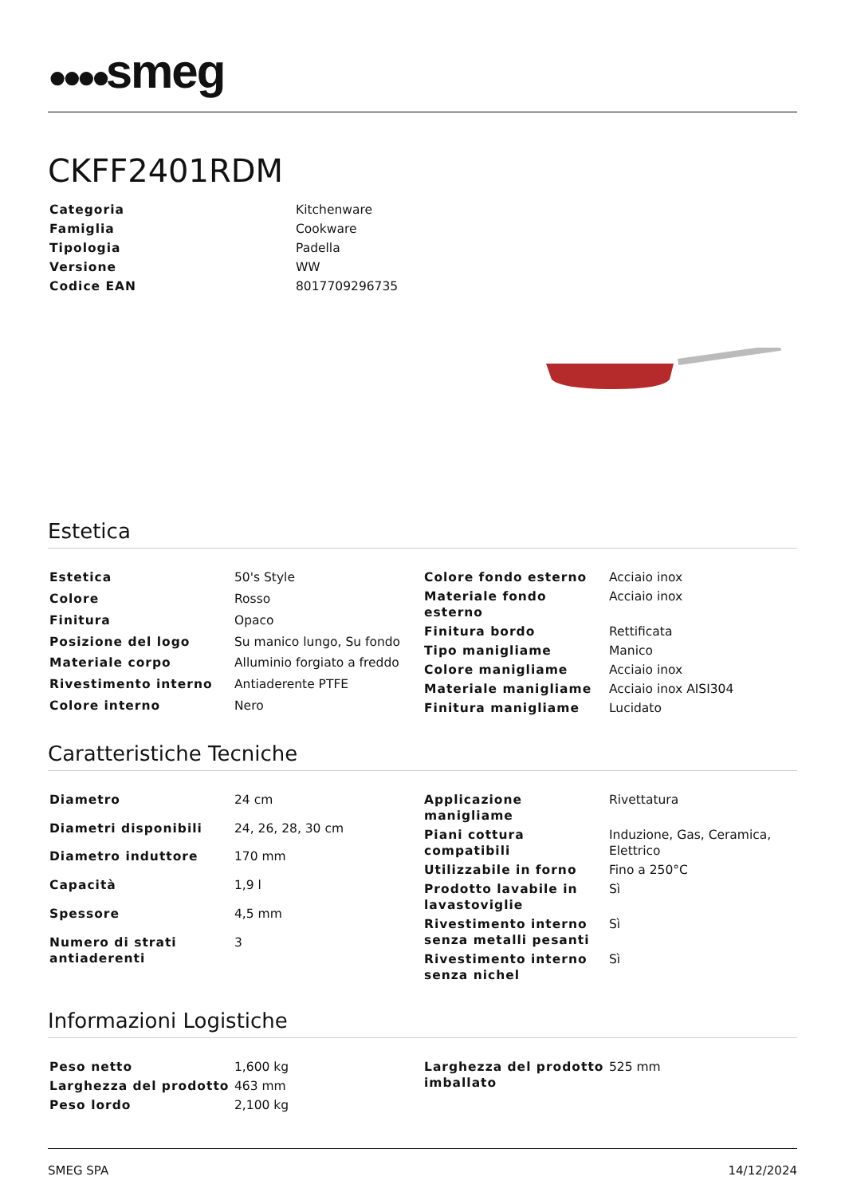●●●●smeg
CKFF2401RDM
| Categoria | Kitchenware |
| Famiglia | Cookware |
| Tipologia | Padella |
| Versione | WW |
| Codice EAN | 8017709296735 |
Estetica
| Estetica | 50's Style |
| Colore | Rosso |
| Finitura | Opaco |
| Posizione del logo | Su manico lungo, Su fondo |
| Materiale corpo | Alluminio forgiato a freddo |
| Rivestimento interno | Antiaderente PTFE |
| Colore interno | Nero |
| Colore fondo esterno | Acciaio inox |
| Materiale fondo esterno | Acciaio inox |
| Finitura bordo | Rettificata |
| Tipo maniglia­me | Manico |
| Colore manigliame | Acciaio inox |
| Materiale manigliame | Acciaio inox AISI304 |
| Finitura manigliame | Lucidato |
Caratteristiche Tecniche
| Diametro | 24 cm |
| Diametri disponibili | 24, 26, 28, 30 cm |
| Diametro induttore | 170 mm |
| Capacità | 1,9 l |
| Spessore | 4,5 mm |
| Numero di strati antiaderenti | 3 |
| Applicazione manigliame | Rivettatura |
| Piani cottura compatibili | Induzione, Gas, Ceramica, Elettrico |
| Utilizzabile in forno | Fino a 250°C |
| Prodotto lavabile in lavastoviglie | Sì |
| Rivestimento interno senza metalli pesanti | Sì |
| Rivestimento interno senza nichel | Sì |
Informazioni Logistiche
| Peso netto | 1,600 kg |
| Larghezza del prodotto | 463 mm |
| Peso lordo | 2,100 kg |
| Larghezza del prodotto imballato | 525 mm |
SMEG SPA 14/12/2024